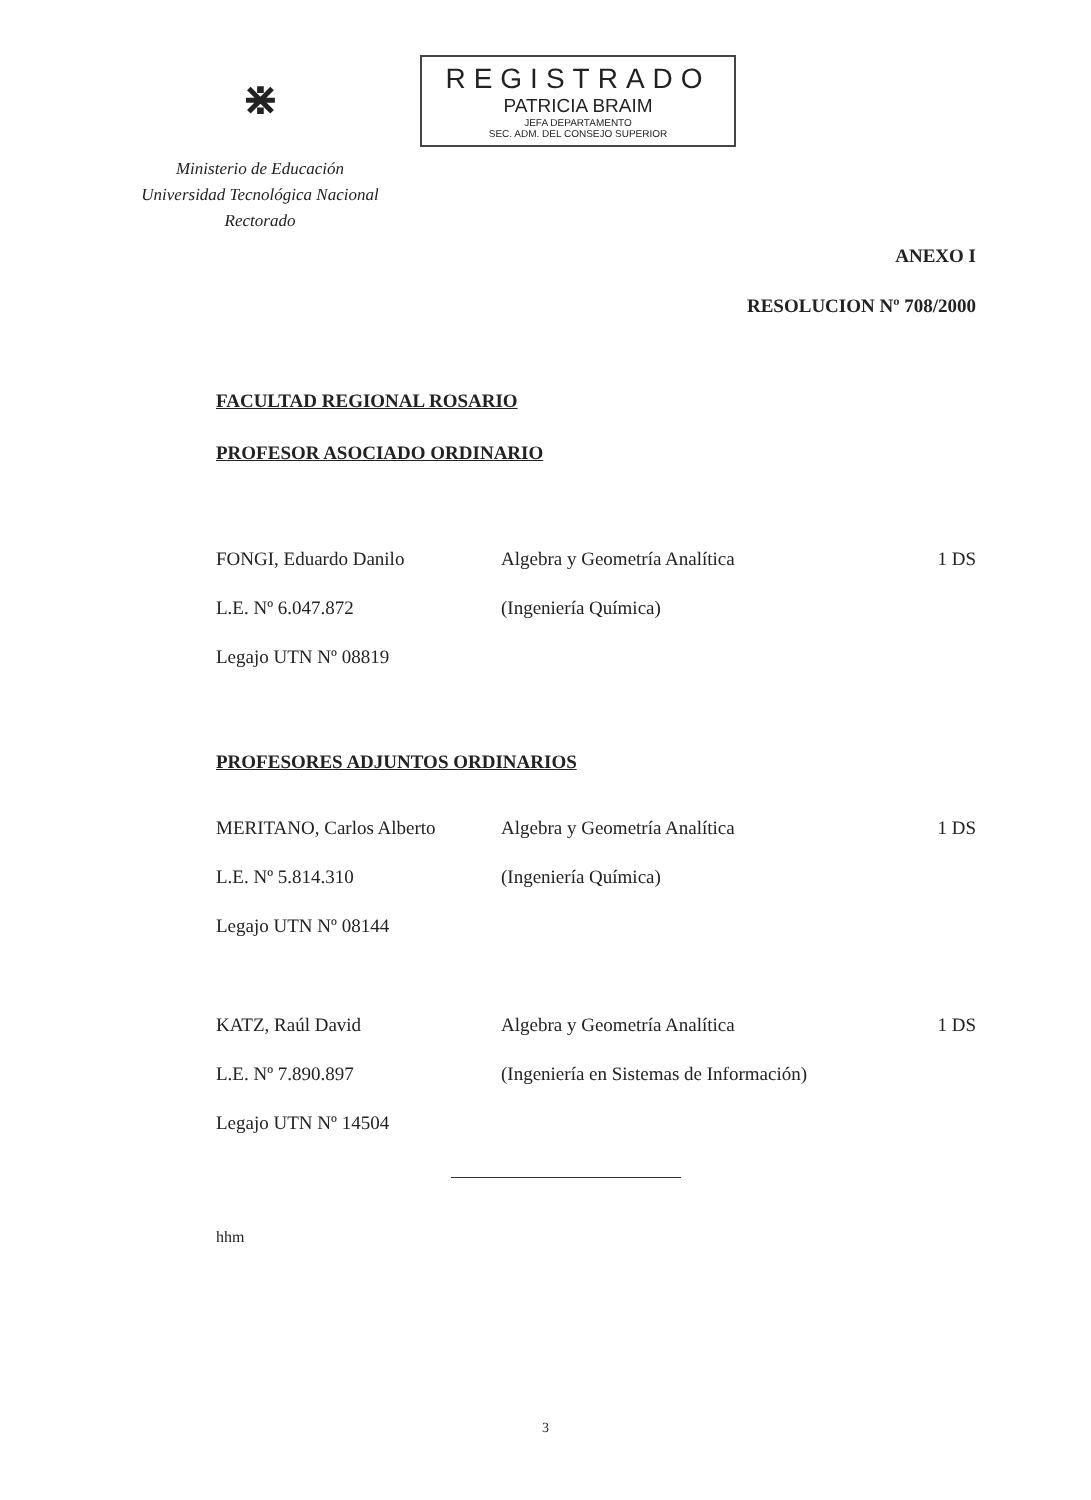⋇
Ministerio de Educación
Universidad Tecnológica Nacional
Rectorado
REGISTRADO
PATRICIA BRAIM
JEFA DEPARTAMENTO
SEC. ADM. DEL CONSEJO SUPERIOR
ANEXO I
RESOLUCION Nº 708/2000
FACULTAD REGIONAL ROSARIO
PROFESOR ASOCIADO ORDINARIO
FONGI, Eduardo Danilo Algebra y Geometría Analítica 1 DS
L.E. Nº 6.047.872 (Ingeniería Química)
Legajo UTN Nº 08819
PROFESORES ADJUNTOS ORDINARIOS
MERITANO, Carlos Alberto Algebra y Geometría Analítica 1 DS
L.E. Nº 5.814.310 (Ingeniería Química)
Legajo UTN Nº 08144
KATZ, Raúl David Algebra y Geometría Analítica 1 DS
L.E. Nº 7.890.897 (Ingeniería en Sistemas de Información)
Legajo UTN Nº 14504
hhm
3